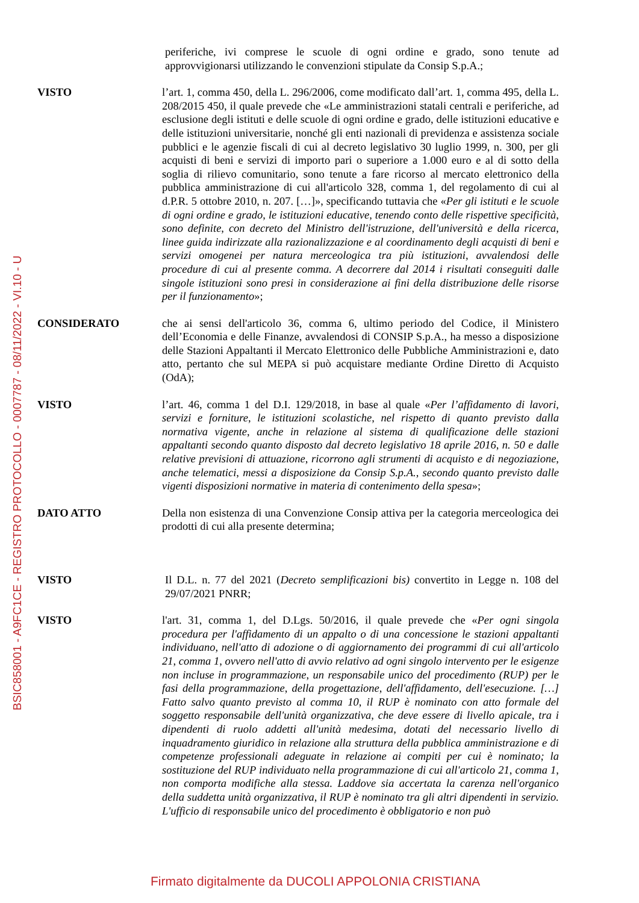BSIC858001 - A9FC1CE - REGISTRO PROTOCOLLO - 0007787 - 08/11/2022 - VI.10 - U
periferiche, ivi comprese le scuole di ogni ordine e grado, sono tenute ad approvvigionarsi utilizzando le convenzioni stipulate da Consip S.p.A.;
VISTO l’art. 1, comma 450, della L. 296/2006, come modificato dall’art. 1, comma 495, della L. 208/2015 450, il quale prevede che «Le amministrazioni statali centrali e periferiche, ad esclusione degli istituti e delle scuole di ogni ordine e grado, delle istituzioni educative e delle istituzioni universitarie, nonché gli enti nazionali di previdenza e assistenza sociale pubblici e le agenzie fiscali di cui al decreto legislativo 30 luglio 1999, n. 300, per gli acquisti di beni e servizi di importo pari o superiore a 1.000 euro e al di sotto della soglia di rilievo comunitario, sono tenute a fare ricorso al mercato elettronico della pubblica amministrazione di cui all'articolo 328, comma 1, del regolamento di cui al d.P.R. 5 ottobre 2010, n. 207. […]», specificando tuttavia che «Per gli istituti e le scuole di ogni ordine e grado, le istituzioni educative, tenendo conto delle rispettive specificità, sono definite, con decreto del Ministro dell'istruzione, dell'università e della ricerca, linee guida indirizzate alla razionalizzazione e al coordinamento degli acquisti di beni e servizi omogenei per natura merceologica tra più istituzioni, avvalendosi delle procedure di cui al presente comma. A decorrere dal 2014 i risultati conseguiti dalle singole istituzioni sono presi in considerazione ai fini della distribuzione delle risorse per il funzionamento»;
CONSIDERATO che ai sensi dell'articolo 36, comma 6, ultimo periodo del Codice, il Ministero dell’Economia e delle Finanze, avvalendosi di CONSIP S.p.A., ha messo a disposizione delle Stazioni Appaltanti il Mercato Elettronico delle Pubbliche Amministrazioni e, dato atto, pertanto che sul MEPA si può acquistare mediante Ordine Diretto di Acquisto (OdA);
VISTO l’art. 46, comma 1 del D.I. 129/2018, in base al quale «Per l’affidamento di lavori, servizi e forniture, le istituzioni scolastiche, nel rispetto di quanto previsto dalla normativa vigente, anche in relazione al sistema di qualificazione delle stazioni appaltanti secondo quanto disposto dal decreto legislativo 18 aprile 2016, n. 50 e dalle relative previsioni di attuazione, ricorrono agli strumenti di acquisto e di negoziazione, anche telematici, messi a disposizione da Consip S.p.A., secondo quanto previsto dalle vigenti disposizioni normative in materia di contenimento della spesa»;
DATO ATTO Della non esistenza di una Convenzione Consip attiva per la categoria merceologica dei prodotti di cui alla presente determina;
VISTO Il D.L. n. 77 del 2021 (Decreto semplificazioni bis) convertito in Legge n. 108 del 29/07/2021 PNRR;
VISTO l'art. 31, comma 1, del D.Lgs. 50/2016, il quale prevede che «Per ogni singola procedura per l'affidamento di un appalto o di una concessione le stazioni appaltanti individuano, nell'atto di adozione o di aggiornamento dei programmi di cui all'articolo 21, comma 1, ovvero nell'atto di avvio relativo ad ogni singolo intervento per le esigenze non incluse in programmazione, un responsabile unico del procedimento (RUP) per le fasi della programmazione, della progettazione, dell'affidamento, dell'esecuzione. […] Fatto salvo quanto previsto al comma 10, il RUP è nominato con atto formale del soggetto responsabile dell'unità organizzativa, che deve essere di livello apicale, tra i dipendenti di ruolo addetti all'unità medesima, dotati del necessario livello di inquadramento giuridico in relazione alla struttura della pubblica amministrazione e di competenze professionali adeguate in relazione ai compiti per cui è nominato; la sostituzione del RUP individuato nella programmazione di cui all'articolo 21, comma 1, non comporta modifiche alla stessa. Laddove sia accertata la carenza nell'organico della suddetta unità organizzativa, il RUP è nominato tra gli altri dipendenti in servizio. L'ufficio di responsabile unico del procedimento è obbligatorio e non può
Firmato digitalmente da DUCOLI APPOLONIA CRISTIANA